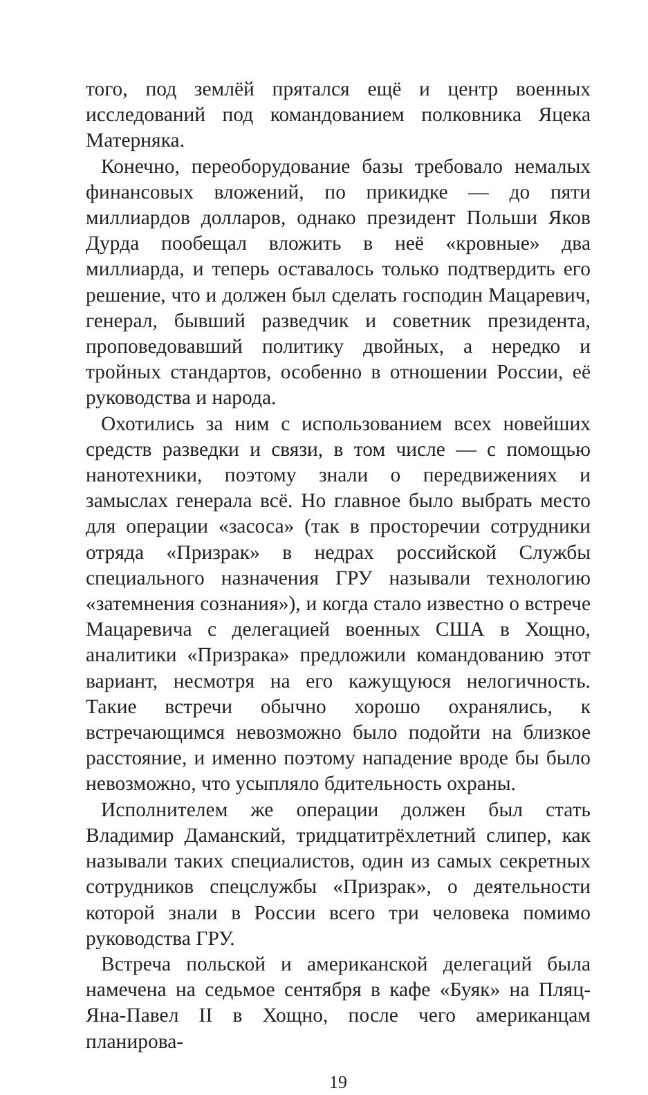того, под землёй прятался ещё и центр военных исследований под командованием полковника Яцека Матерняка.
Конечно, переоборудование базы требовало немалых финансовых вложений, по прикидке — до пяти миллиардов долларов, однако президент Польши Яков Дурда пообещал вложить в неё «кровные» два миллиарда, и теперь оставалось только подтвердить его решение, что и должен был сделать господин Мацаревич, генерал, бывший разведчик и советник президента, проповедовавший политику двойных, а нередко и тройных стандартов, особенно в отношении России, её руководства и народа.
Охотились за ним с использованием всех новейших средств разведки и связи, в том числе — с помощью нанотехники, поэтому знали о передвижениях и замыслах генерала всё. Но главное было выбрать место для операции «засоса» (так в просторечии сотрудники отряда «Призрак» в недрах российской Службы специального назначения ГРУ называли технологию «затемнения сознания»), и когда стало известно о встрече Мацаревича с делегацией военных США в Хощно, аналитики «Призрака» предложили командованию этот вариант, несмотря на его кажущуюся нелогичность. Такие встречи обычно хорошо охранялись, к встречающимся невозможно было подойти на близкое расстояние, и именно поэтому нападение вроде бы было невозможно, что усыпляло бдительность охраны.
Исполнителем же операции должен был стать Владимир Даманский, тридцатитрёхлетний слипер, как называли таких специалистов, один из самых секретных сотрудников спецслужбы «Призрак», о деятельности которой знали в России всего три человека помимо руководства ГРУ.
Встреча польской и американской делегаций была намечена на седьмое сентября в кафе «Буяк» на Пляц-Яна-Павел II в Хощно, после чего американцам планирова-
19